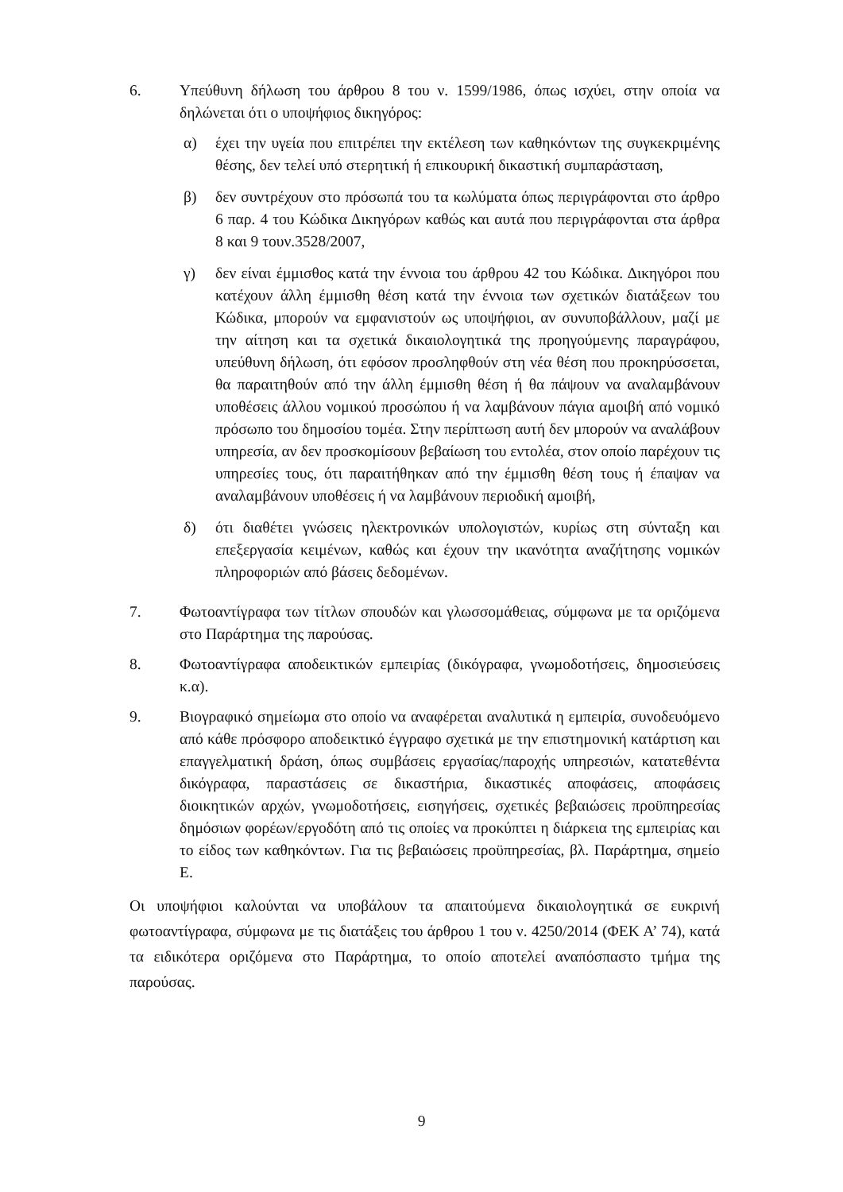6. Υπεύθυνη δήλωση του άρθρου 8 του ν. 1599/1986, όπως ισχύει, στην οποία να δηλώνεται ότι ο υποψήφιος δικηγόρος:
α) έχει την υγεία που επιτρέπει την εκτέλεση των καθηκόντων της συγκεκριμένης θέσης, δεν τελεί υπό στερητική ή επικουρική δικαστική συμπαράσταση,
β) δεν συντρέχουν στο πρόσωπά του τα κωλύματα όπως περιγράφονται στο άρθρο 6 παρ. 4 του Κώδικα Δικηγόρων καθώς και αυτά που περιγράφονται στα άρθρα 8 και 9 τουν.3528/2007,
γ) δεν είναι έμμισθος κατά την έννοια του άρθρου 42 του Κώδικα. Δικηγόροι που κατέχουν άλλη έμμισθη θέση κατά την έννοια των σχετικών διατάξεων του Κώδικα, μπορούν να εμφανιστούν ως υποψήφιοι, αν συνυποβάλλουν, μαζί με την αίτηση και τα σχετικά δικαιολογητικά της προηγούμενης παραγράφου, υπεύθυνη δήλωση, ότι εφόσον προσληφθούν στη νέα θέση που προκηρύσσεται, θα παραιτηθούν από την άλλη έμμισθη θέση ή θα πάψουν να αναλαμβάνουν υποθέσεις άλλου νομικού προσώπου ή να λαμβάνουν πάγια αμοιβή από νομικό πρόσωπο του δημοσίου τομέα. Στην περίπτωση αυτή δεν μπορούν να αναλάβουν υπηρεσία, αν δεν προσκομίσουν βεβαίωση του εντολέα, στον οποίο παρέχουν τις υπηρεσίες τους, ότι παραιτήθηκαν από την έμμισθη θέση τους ή έπαψαν να αναλαμβάνουν υποθέσεις ή να λαμβάνουν περιοδική αμοιβή,
δ) ότι διαθέτει γνώσεις ηλεκτρονικών υπολογιστών, κυρίως στη σύνταξη και επεξεργασία κειμένων, καθώς και έχουν την ικανότητα αναζήτησης νομικών πληροφοριών από βάσεις δεδομένων.
7. Φωτοαντίγραφα των τίτλων σπουδών και γλωσσομάθειας, σύμφωνα με τα οριζόμενα στο Παράρτημα της παρούσας.
8. Φωτοαντίγραφα αποδεικτικών εμπειρίας (δικόγραφα, γνωμοδοτήσεις, δημοσιεύσεις κ.α).
9. Βιογραφικό σημείωμα στο οποίο να αναφέρεται αναλυτικά η εμπειρία, συνοδευόμενο από κάθε πρόσφορο αποδεικτικό έγγραφο σχετικά με την επιστημονική κατάρτιση και επαγγελματική δράση, όπως συμβάσεις εργασίας/παροχής υπηρεσιών, κατατεθέντα δικόγραφα, παραστάσεις σε δικαστήρια, δικαστικές αποφάσεις, αποφάσεις διοικητικών αρχών, γνωμοδοτήσεις, εισηγήσεις, σχετικές βεβαιώσεις προϋπηρεσίας δημόσιων φορέων/εργοδότη από τις οποίες να προκύπτει η διάρκεια της εμπειρίας και το είδος των καθηκόντων. Για τις βεβαιώσεις προϋπηρεσίας, βλ. Παράρτημα, σημείο Ε.
Οι υποψήφιοι καλούνται να υποβάλουν τα απαιτούμενα δικαιολογητικά σε ευκρινή φωτοαντίγραφα, σύμφωνα με τις διατάξεις του άρθρου 1 του ν. 4250/2014 (ΦΕΚ Α’ 74), κατά τα ειδικότερα οριζόμενα στο Παράρτημα, το οποίο αποτελεί αναπόσπαστο τμήμα της παρούσας.
9